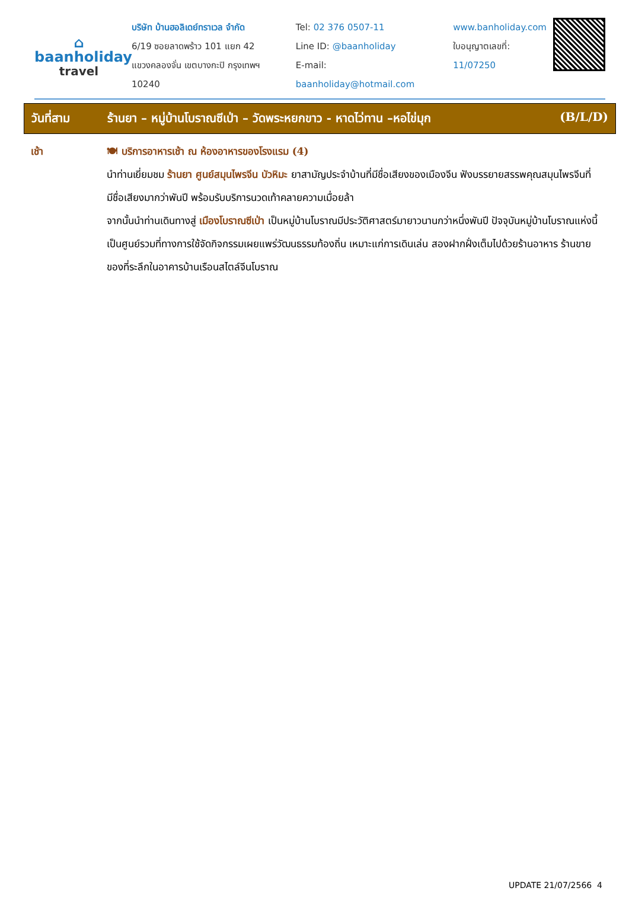⌂
baanholiday
travel
บริษัท บ้านฮอลิเดย์ทราเวล จำกัด
6/19 ซอยลาดพร้าว 101 แยก 42
แขวงคลองจั่น เขตบางกะปิ กรุงเทพฯ 10240
Tel: 02 376 0507-11
Line ID: @baanholiday
E-mail: baanholiday@hotmail.com
www.banholiday.com
ใบอนุญาตเลขที่: 11/07250
วันที่สาม ร้านยา – หมู่บ้านโบราณซีเป่า – วัดพระหยกขาว - หาดไว่ทาน –หอไข่มุก
(B/L/D)
เช้า 🍽 บริการอาหารเช้า ณ ห้องอาหารของโรงแรม (4)
นำท่านเยี่ยมชม ร้านยา ศูนย์สมุนไพรจีน บัวหิมะ ยาสามัญประจำบ้านที่มีชื่อเสียงของเมืองจีน ฟังบรรยายสรรพคุณสมุนไพรจีนที่มีชื่อเสียงมากว่าพันปี พร้อมรับบริการนวดเท้าคลายความเมื่อยล้า
จากนั้นนำท่านเดินทางสู่ เมืองโบราณซีเป่า เป็นหมู่บ้านโบราณมีประวัติศาสตร์มายาวนานกว่าหนึ่งพันปี ปัจจุบันหมู่บ้านโบราณแห่งนี้ เป็นศูนย์รวมที่ทางการใช้จัดกิจกรรมเผยแพร่วัฒนธรรมท้องถิ่น เหมาะแก่การเดินเล่น สองฝากฝั่งเต็มไปด้วยร้านอาหาร ร้านขายของที่ระลึกในอาคารบ้านเรือนสไตล์จีนโบราณ
UPDATE 21/07/2566 4